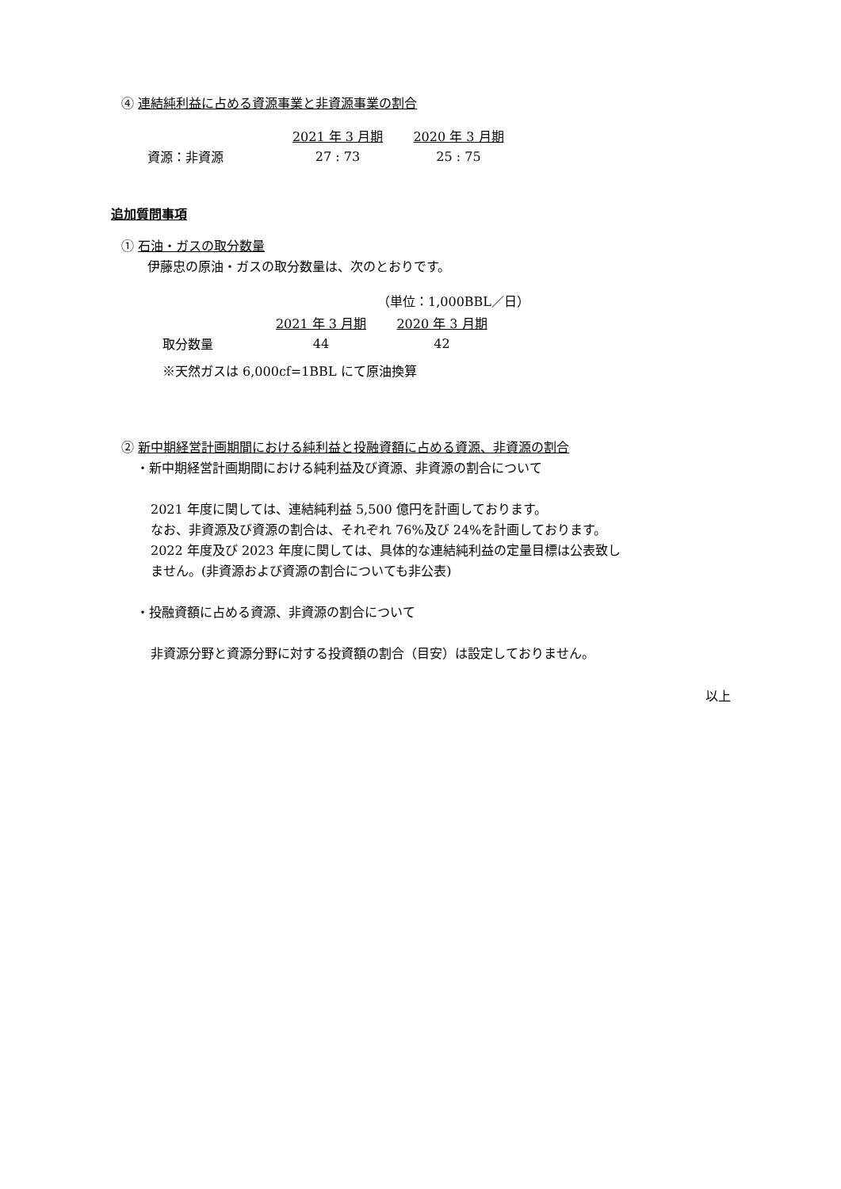④ 連結純利益に占める資源事業と非資源事業の割合
| | 2021 年 3 月期 | 2020 年 3 月期 |
| 資源：非資源 | 27 : 73 | 25 : 75 |
追加質問事項
① 石油・ガスの取分数量
伊藤忠の原油・ガスの取分数量は、次のとおりです。
（単位：1,000BBL／日）
| | 2021 年 3 月期 | 2020 年 3 月期 |
| 取分数量 | 44 | 42 |
※天然ガスは 6,000cf=1BBL にて原油換算
② 新中期経営計画期間における純利益と投融資額に占める資源、非資源の割合
・新中期経営計画期間における純利益及び資源、非資源の割合について
2021 年度に関しては、連結純利益 5,500 億円を計画しております。
なお、非資源及び資源の割合は、それぞれ 76%及び 24%を計画しております。
2022 年度及び 2023 年度に関しては、具体的な連結純利益の定量目標は公表致し
ません。(非資源および資源の割合についても非公表)
・投融資額に占める資源、非資源の割合について
非資源分野と資源分野に対する投資額の割合（目安）は設定しておりません。
以上